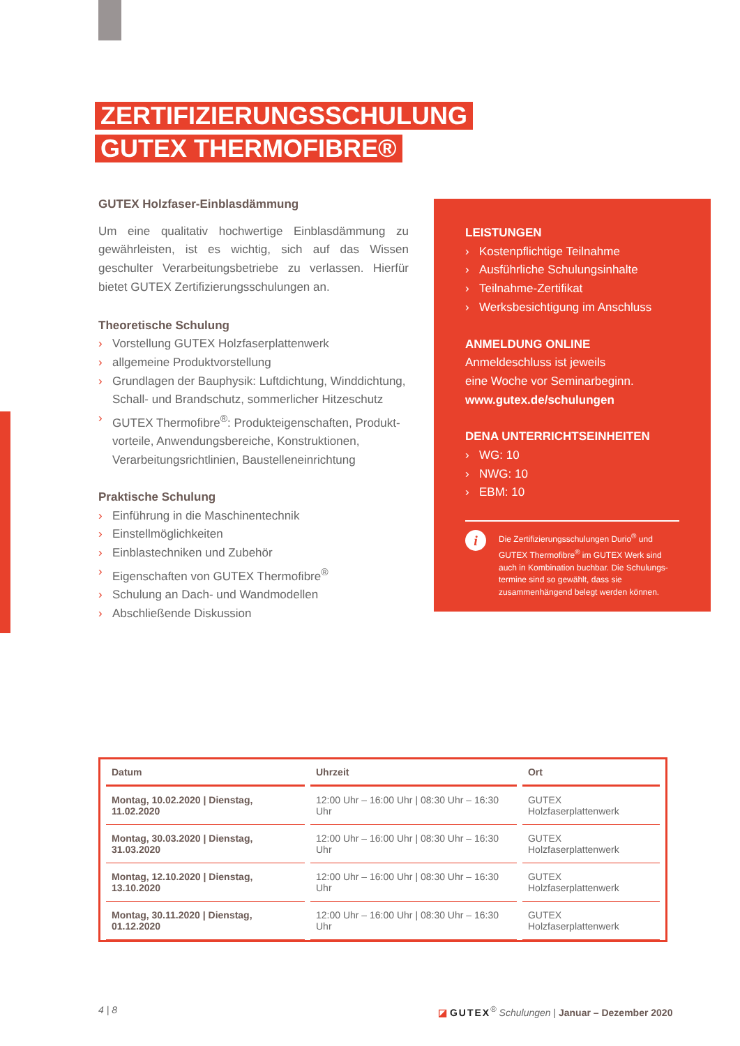ZERTIFIZIERUNGSSCHULUNG
GUTEX THERMOFIBRE®
GUTEX Holzfaser-Einblasdämmung
Um eine qualitativ hochwertige Einblasdämmung zu gewährleisten, ist es wichtig, sich auf das Wissen geschulter Verarbeitungsbetriebe zu verlassen. Hierfür bietet GUTEX Zertifizierungsschulungen an.
Theoretische Schulung
› Vorstellung GUTEX Holzfaserplattenwerk
› allgemeine Produktvorstellung
› Grundlagen der Bauphysik: Luftdichtung, Winddichtung, Schall- und Brandschutz, sommerlicher Hitzeschutz
› GUTEX Thermofibre<sup>®</sup>: Produkteigenschaften, Produkt­vorteile, Anwendungsbereiche, Konstruktionen, Verarbeitungsrichtlinien, Baustelleneinrichtung
Praktische Schulung
› Einführung in die Maschinentechnik
› Einstellmöglichkeiten
› Einblastechniken und Zubehör
› Eigenschaften von GUTEX Thermofibre<sup>®</sup>
› Schulung an Dach- und Wandmodellen
› Abschließende Diskussion
LEISTUNGEN
› Kostenpflichtige Teilnahme
› Ausführliche Schulungsinhalte
› Teilnahme-Zertifikat
› Werksbesichtigung im Anschluss
ANMELDUNG ONLINE
Anmeldeschluss ist jeweils
eine Woche vor Seminarbeginn.
www.gutex.de/schulungen
DENA UNTERRICHTSEINHEITEN
› WG: 10
› NWG: 10
› EBM: 10
i
Die Zertifizierungsschulungen Durio<sup>®</sup> und GUTEX Thermofibre<sup>®</sup> im GUTEX Werk sind auch in Kombination buchbar. Die Schulungs­termine sind so gewählt, dass sie zusammenhängend belegt werden können.
| Datum | Uhrzeit | Ort |
| --- | --- | --- |
| Montag, 10.02.2020 / Dienstag, 11.02.2020 | 12:00 Uhr – 16:00 Uhr / 08:30 Uhr – 16:30 Uhr | GUTEX Holzfaserplattenwerk |
| Montag, 30.03.2020 / Dienstag, 31.03.2020 | 12:00 Uhr – 16:00 Uhr / 08:30 Uhr – 16:30 Uhr | GUTEX Holzfaserplattenwerk |
| Montag, 12.10.2020 / Dienstag, 13.10.2020 | 12:00 Uhr – 16:00 Uhr / 08:30 Uhr – 16:30 Uhr | GUTEX Holzfaserplattenwerk |
| Montag, 30.11.2020 / Dienstag, 01.12.2020 | 12:00 Uhr – 16:00 Uhr / 08:30 Uhr – 16:30 Uhr | GUTEX Holzfaserplattenwerk |
4 | 8
◪ GUTEX<sup>®</sup> Schulungen | Januar – Dezember 2020